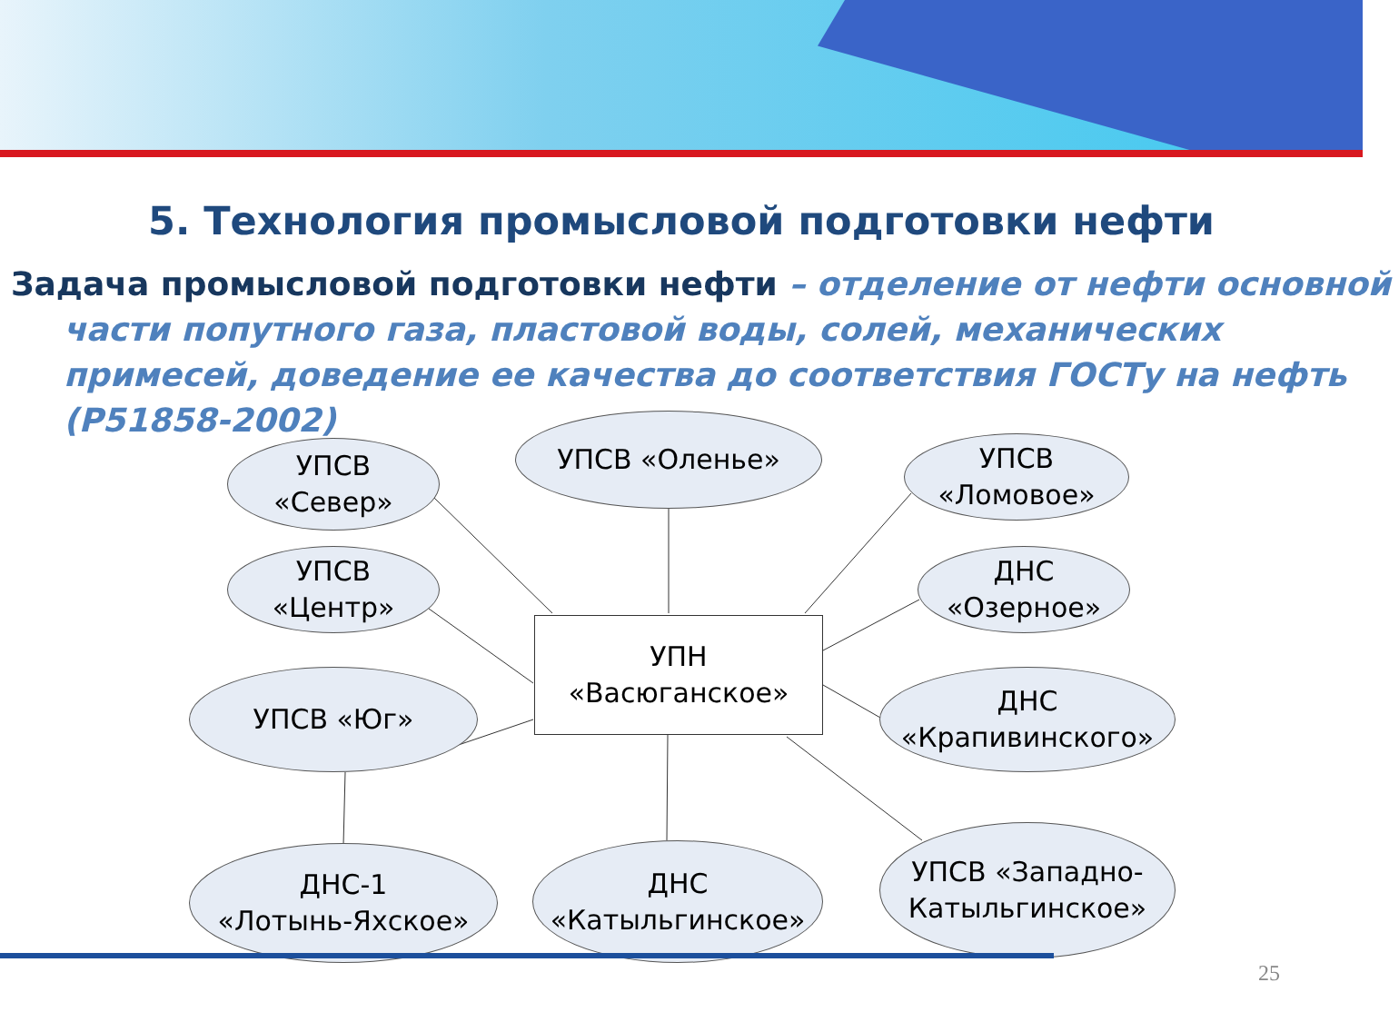5. Технология промысловой подготовки нефти
Задача промысловой подготовки нефти – отделение от нефти основной части попутного газа, пластовой воды, солей, механических примесей, доведение ее качества до соответствия ГОСТу на нефть (Р51858-2002)
УПСВ
«Север»
УПСВ «Оленье»
УПСВ
«Ломовое»
УПСВ
«Центр»
ДНС
«Озерное»
УПСВ «Юг»
ДНС
«Крапивинского»
УПН
«Васюганское»
ДНС-1
«Лотынь-Яхское»
ДНС
«Катыльгинское»
УПСВ «Западно-
Катыльгинское»
25